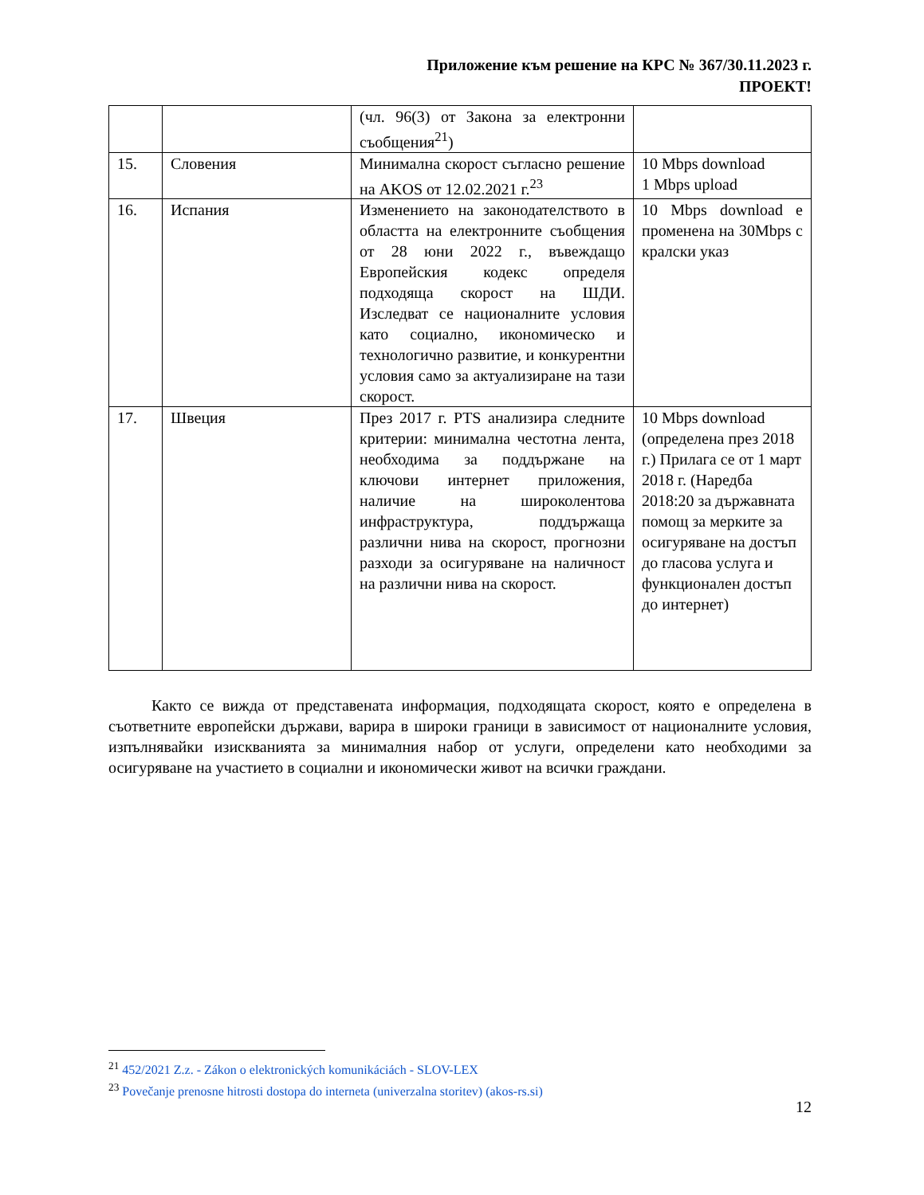Приложение към решение на КРС № 367/30.11.2023 г.
ПРОЕКТ!
| | | (чл. 96(3) от Закона за електронни съобщения<sup>21</sup>) | |
| 15. | Словения | Минимална скорост съгласно решение на AKOS от 12.02.2021 г.<sup>23</sup> | 10 Mbps download 1 Mbps upload |
| 16. | Испания | Изменението на законодателството в областта на електронните съобщения от 28 юни 2022 г., въвеждащо Европейския кодекс определя подходяща скорост на ШДИ. Изследват се националните условия като социално, икономическо и технологично развитие, и конкурентни условия само за актуализиране на тази скорост. | 10 Mbps download е променена на 30Mbps с кралски указ |
| 17. | Швеция | През 2017 г. PTS анализира следните критерии: минимална честотна лента, необходима за поддържане на ключови интернет приложения, наличие на широколентова инфраструктура, поддържаща различни нива на скорост, прогнозни разходи за осигуряване на наличност на различни нива на скорост. | 10 Mbps download (определена през 2018 г.) Прилага се от 1 март 2018 г. (Наредба 2018:20 за държавната помощ за мерките за осигуряване на достъп до гласова услуга и функционален достъп до интернет) |
Както се вижда от представената информация, подходящата скорост, която е определена в съответните европейски държави, варира в широки граници в зависимост от националните условия, изпълнявайки изискванията за минималния набор от услуги, определени като необходими за осигуряване на участието в социални и икономически живот на всички граждани.
<sup>21</sup> 452/2021 Z.z. - Zákon o elektronických komunikáciách - SLOV-LEX
<sup>23</sup> Povečanje prenosne hitrosti dostopa do interneta (univerzalna storitev) (akos-rs.si)
12